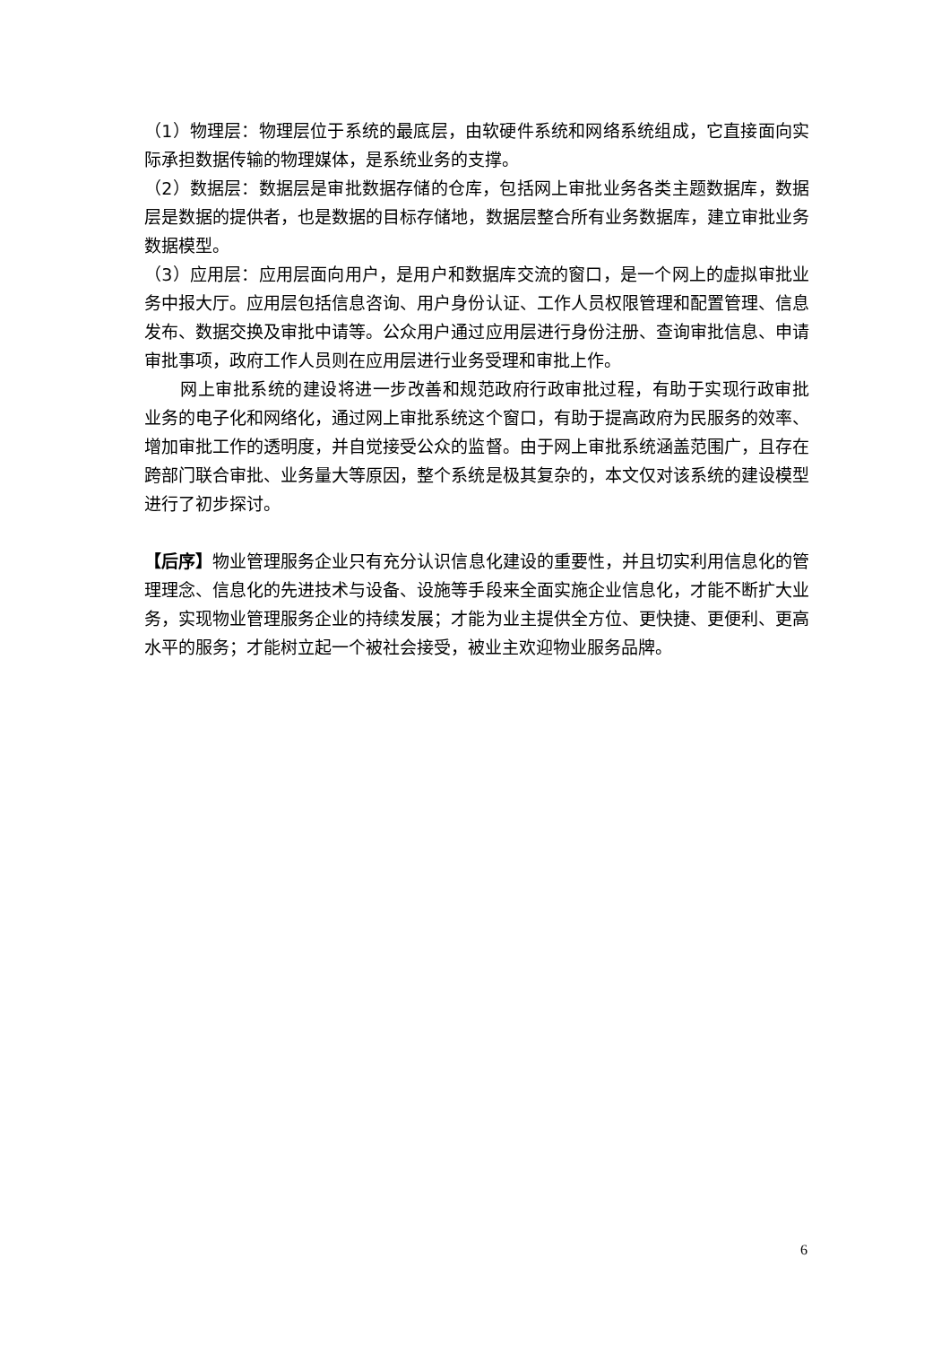（1）物理层：物理层位于系统的最底层，由软硬件系统和网络系统组成，它直接面向实际承担数据传输的物理媒体，是系统业务的支撑。
（2）数据层：数据层是审批数据存储的仓库，包括网上审批业务各类主题数据库，数据层是数据的提供者，也是数据的目标存储地，数据层整合所有业务数据库，建立审批业务数据模型。
（3）应用层：应用层面向用户，是用户和数据库交流的窗口，是一个网上的虚拟审批业务中报大厅。应用层包括信息咨询、用户身份认证、工作人员权限管理和配置管理、信息发布、数据交换及审批中请等。公众用户通过应用层进行身份注册、查询审批信息、申请审批事项，政府工作人员则在应用层进行业务受理和审批上作。
网上审批系统的建设将进一步改善和规范政府行政审批过程，有助于实现行政审批业务的电子化和网络化，通过网上审批系统这个窗口，有助于提高政府为民服务的效率、增加审批工作的透明度，并自觉接受公众的监督。由于网上审批系统涵盖范围广，且存在跨部门联合审批、业务量大等原因，整个系统是极其复杂的，本文仅对该系统的建设模型进行了初步探讨。
【后序】物业管理服务企业只有充分认识信息化建设的重要性，并且切实利用信息化的管理理念、信息化的先进技术与设备、设施等手段来全面实施企业信息化，才能不断扩大业务，实现物业管理服务企业的持续发展；才能为业主提供全方位、更快捷、更便利、更高水平的服务；才能树立起一个被社会接受，被业主欢迎物业服务品牌。
6